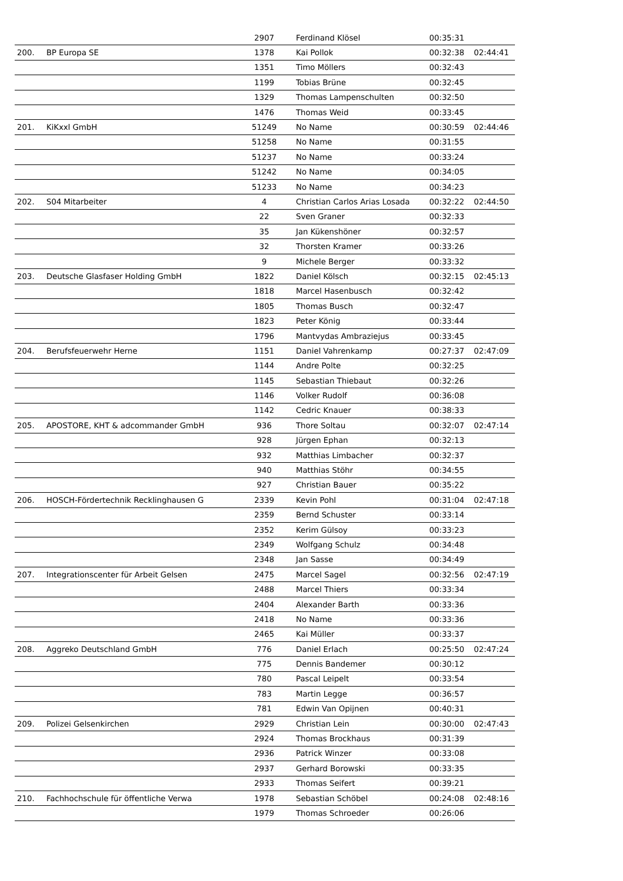| | | 2907 | Ferdinand Klösel | 00:35:31 | |
| 200. | BP Europa SE | 1378 | Kai Pollok | 00:32:38 | 02:44:41 |
| | | 1351 | Timo Möllers | 00:32:43 | |
| | | 1199 | Tobias Brüne | 00:32:45 | |
| | | 1329 | Thomas Lampenschulten | 00:32:50 | |
| | | 1476 | Thomas Weid | 00:33:45 | |
| 201. | KiKxxl GmbH | 51249 | No Name | 00:30:59 | 02:44:46 |
| | | 51258 | No Name | 00:31:55 | |
| | | 51237 | No Name | 00:33:24 | |
| | | 51242 | No Name | 00:34:05 | |
| | | 51233 | No Name | 00:34:23 | |
| 202. | S04 Mitarbeiter | 4 | Christian Carlos Arias Losada | 00:32:22 | 02:44:50 |
| | | 22 | Sven Graner | 00:32:33 | |
| | | 35 | Jan Kükenshöner | 00:32:57 | |
| | | 32 | Thorsten Kramer | 00:33:26 | |
| | | 9 | Michele Berger | 00:33:32 | |
| 203. | Deutsche Glasfaser Holding GmbH | 1822 | Daniel Kölsch | 00:32:15 | 02:45:13 |
| | | 1818 | Marcel Hasenbusch | 00:32:42 | |
| | | 1805 | Thomas Busch | 00:32:47 | |
| | | 1823 | Peter König | 00:33:44 | |
| | | 1796 | Mantvydas Ambraziejus | 00:33:45 | |
| 204. | Berufsfeuerwehr Herne | 1151 | Daniel Vahrenkamp | 00:27:37 | 02:47:09 |
| | | 1144 | Andre Polte | 00:32:25 | |
| | | 1145 | Sebastian Thiebaut | 00:32:26 | |
| | | 1146 | Volker Rudolf | 00:36:08 | |
| | | 1142 | Cedric Knauer | 00:38:33 | |
| 205. | APOSTORE, KHT & adcommander GmbH | 936 | Thore Soltau | 00:32:07 | 02:47:14 |
| | | 928 | Jürgen Ephan | 00:32:13 | |
| | | 932 | Matthias Limbacher | 00:32:37 | |
| | | 940 | Matthias Stöhr | 00:34:55 | |
| | | 927 | Christian Bauer | 00:35:22 | |
| 206. | HOSCH-Fördertechnik Recklinghausen G | 2339 | Kevin Pohl | 00:31:04 | 02:47:18 |
| | | 2359 | Bernd Schuster | 00:33:14 | |
| | | 2352 | Kerim Gülsoy | 00:33:23 | |
| | | 2349 | Wolfgang Schulz | 00:34:48 | |
| | | 2348 | Jan Sasse | 00:34:49 | |
| 207. | Integrationscenter für Arbeit Gelsen | 2475 | Marcel Sagel | 00:32:56 | 02:47:19 |
| | | 2488 | Marcel Thiers | 00:33:34 | |
| | | 2404 | Alexander Barth | 00:33:36 | |
| | | 2418 | No Name | 00:33:36 | |
| | | 2465 | Kai Müller | 00:33:37 | |
| 208. | Aggreko Deutschland GmbH | 776 | Daniel Erlach | 00:25:50 | 02:47:24 |
| | | 775 | Dennis Bandemer | 00:30:12 | |
| | | 780 | Pascal Leipelt | 00:33:54 | |
| | | 783 | Martin Legge | 00:36:57 | |
| | | 781 | Edwin Van Opijnen | 00:40:31 | |
| 209. | Polizei Gelsenkirchen | 2929 | Christian Lein | 00:30:00 | 02:47:43 |
| | | 2924 | Thomas Brockhaus | 00:31:39 | |
| | | 2936 | Patrick Winzer | 00:33:08 | |
| | | 2937 | Gerhard Borowski | 00:33:35 | |
| | | 2933 | Thomas Seifert | 00:39:21 | |
| 210. | Fachhochschule für öffentliche Verwa | 1978 | Sebastian Schöbel | 00:24:08 | 02:48:16 |
| | | 1979 | Thomas Schroeder | 00:26:06 | |